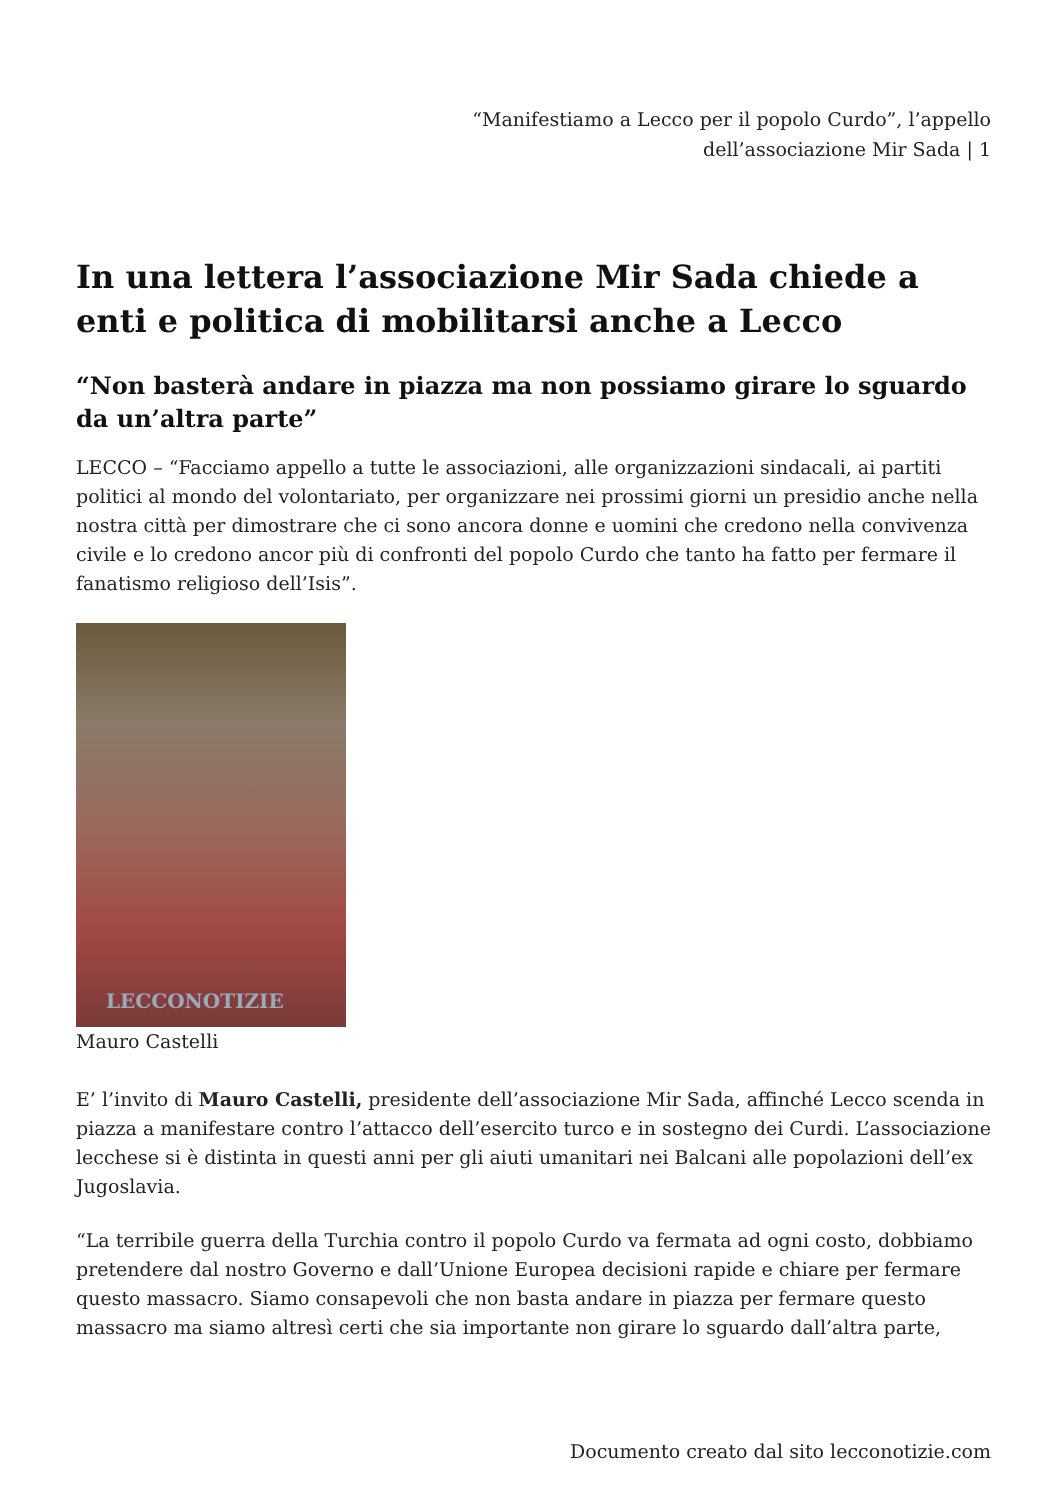“Manifestiamo a Lecco per il popolo Curdo”, l’appello dell’associazione Mir Sada | 1
In una lettera l’associazione Mir Sada chiede a enti e politica di mobilitarsi anche a Lecco
“Non basterà andare in piazza ma non possiamo girare lo sguardo da un’altra parte”
LECCO – “Facciamo appello a tutte le associazioni, alle organizzazioni sindacali, ai partiti politici al mondo del volontariato, per organizzare nei prossimi giorni un presidio anche nella nostra città per dimostrare che ci sono ancora donne e uomini che credono nella convivenza civile e lo credono ancor più di confronti del popolo Curdo che tanto ha fatto per fermare il fanatismo religioso dell’Isis”.
LECCONOTIZIE
Mauro Castelli
E’ l’invito di Mauro Castelli, presidente dell’associazione Mir Sada, affinché Lecco scenda in piazza a manifestare contro l’attacco dell’esercito turco e in sostegno dei Curdi. L’associazione lecchese si è distinta in questi anni per gli aiuti umanitari nei Balcani alle popolazioni dell’ex Jugoslavia.
“La terribile guerra della Turchia contro il popolo Curdo va fermata ad ogni costo, dobbiamo pretendere dal nostro Governo e dall’Unione Europea decisioni rapide e chiare per fermare questo massacro. Siamo consapevoli che non basta andare in piazza per fermare questo massacro ma siamo altresì certi che sia importante non girare lo sguardo dall’altra parte,
Documento creato dal sito lecconotizie.com